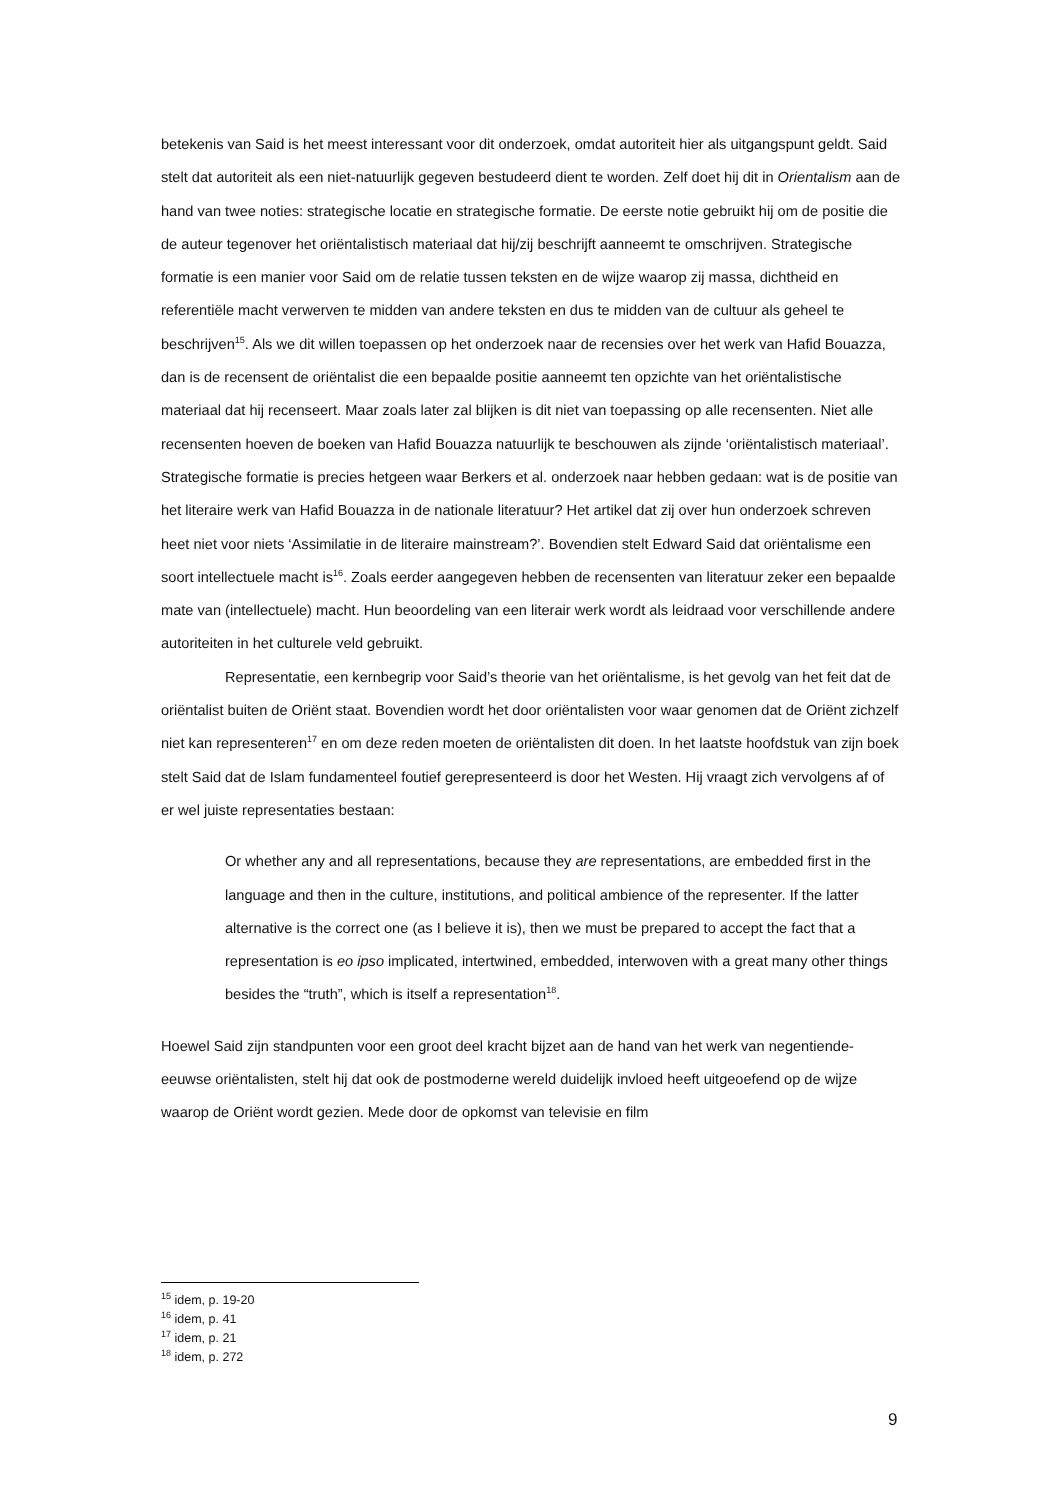betekenis van Said is het meest interessant voor dit onderzoek, omdat autoriteit hier als uitgangspunt geldt. Said stelt dat autoriteit als een niet-natuurlijk gegeven bestudeerd dient te worden. Zelf doet hij dit in Orientalism aan de hand van twee noties: strategische locatie en strategische formatie. De eerste notie gebruikt hij om de positie die de auteur tegenover het oriëntalistisch materiaal dat hij/zij beschrijft aanneemt te omschrijven. Strategische formatie is een manier voor Said om de relatie tussen teksten en de wijze waarop zij massa, dichtheid en referentiële macht verwerven te midden van andere teksten en dus te midden van de cultuur als geheel te beschrijven<sup>15</sup>. Als we dit willen toepassen op het onderzoek naar de recensies over het werk van Hafid Bouazza, dan is de recensent de oriëntalist die een bepaalde positie aanneemt ten opzichte van het oriëntalistische materiaal dat hij recenseert. Maar zoals later zal blijken is dit niet van toepassing op alle recensenten. Niet alle recensenten hoeven de boeken van Hafid Bouazza natuurlijk te beschouwen als zijnde ‘oriëntalistisch materiaal’. Strategische formatie is precies hetgeen waar Berkers et al. onderzoek naar hebben gedaan: wat is de positie van het literaire werk van Hafid Bouazza in de nationale literatuur? Het artikel dat zij over hun onderzoek schreven heet niet voor niets ‘Assimilatie in de literaire mainstream?’. Bovendien stelt Edward Said dat oriëntalisme een soort intellectuele macht is<sup>16</sup>. Zoals eerder aangegeven hebben de recensenten van literatuur zeker een bepaalde mate van (intellectuele) macht. Hun beoordeling van een literair werk wordt als leidraad voor verschillende andere autoriteiten in het culturele veld gebruikt.
Representatie, een kernbegrip voor Said’s theorie van het oriëntalisme, is het gevolg van het feit dat de oriëntalist buiten de Oriënt staat. Bovendien wordt het door oriëntalisten voor waar genomen dat de Oriënt zichzelf niet kan representeren<sup>17</sup> en om deze reden moeten de oriëntalisten dit doen. In het laatste hoofdstuk van zijn boek stelt Said dat de Islam fundamenteel foutief gerepresenteerd is door het Westen. Hij vraagt zich vervolgens af of er wel juiste representaties bestaan:
Or whether any and all representations, because they are representations, are embedded first in the language and then in the culture, institutions, and political ambience of the representer. If the latter alternative is the correct one (as I believe it is), then we must be prepared to accept the fact that a representation is eo ipso implicated, intertwined, embedded, interwoven with a great many other things besides the “truth”, which is itself a representation<sup>18</sup>.
Hoewel Said zijn standpunten voor een groot deel kracht bijzet aan de hand van het werk van negentiende-eeuwse oriëntalisten, stelt hij dat ook de postmoderne wereld duidelijk invloed heeft uitgeoefend op de wijze waarop de Oriënt wordt gezien. Mede door de opkomst van televisie en film
<sup>15</sup> idem, p. 19-20
<sup>16</sup> idem, p. 41
<sup>17</sup> idem, p. 21
<sup>18</sup> idem, p. 272
9